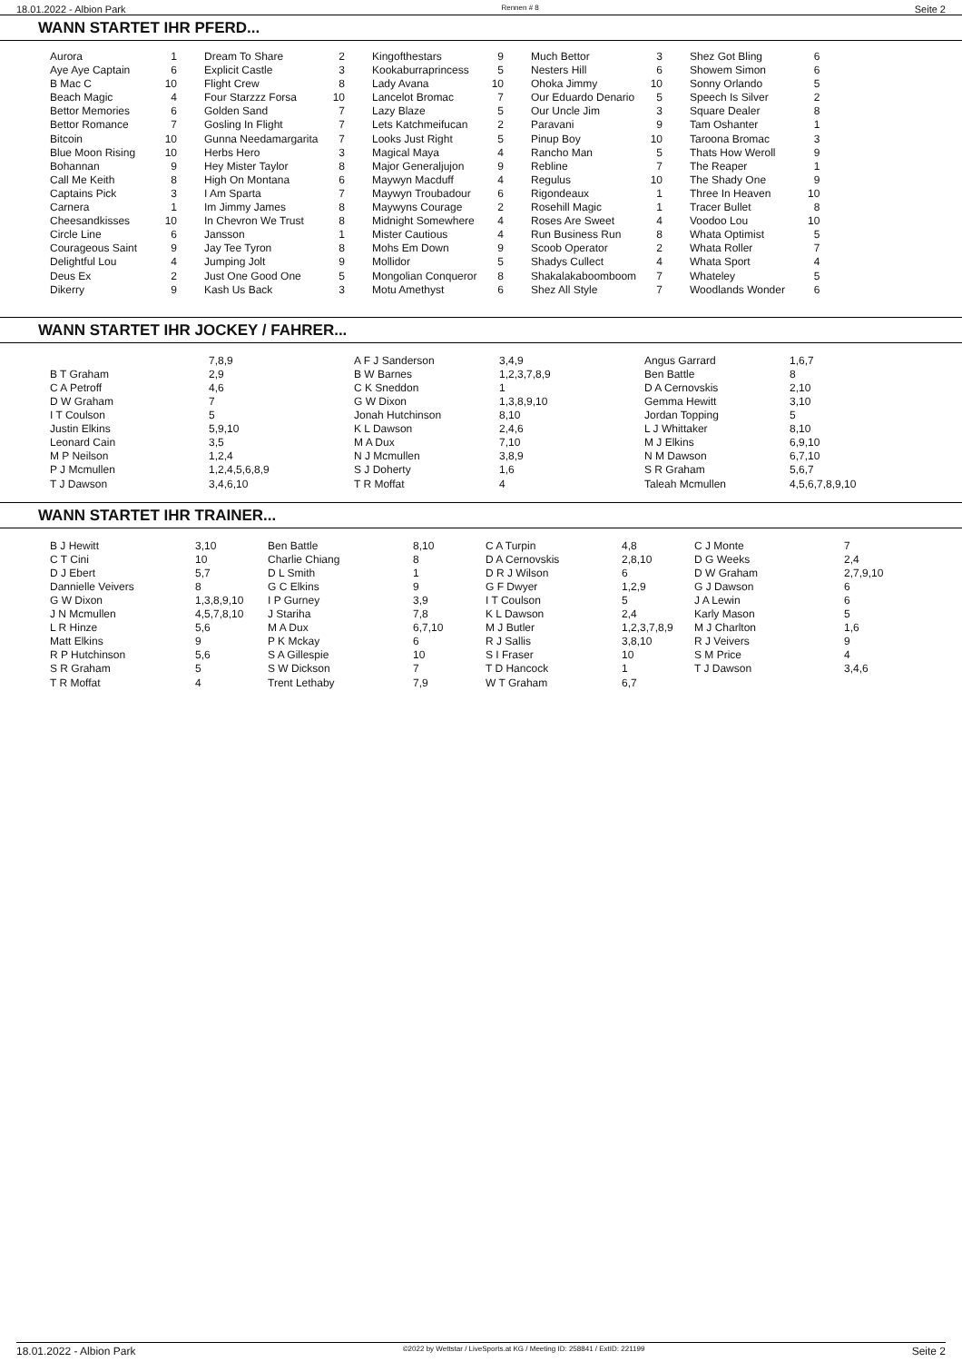18.01.2022 - Albion Park Rennen # 8 Seite 2
WANN STARTET IHR PFERD...
| Aurora | 1 | Dream To Share | 2 | Kingofthestars | 9 | Much Bettor | 3 | Shez Got Bling | 6 |
| Aye Aye Captain | 6 | Explicit Castle | 3 | Kookaburraprincess | 5 | Nesters Hill | 6 | Showem Simon | 6 |
| B Mac C | 10 | Flight Crew | 8 | Lady Avana | 10 | Ohoka Jimmy | 10 | Sonny Orlando | 5 |
| Beach Magic | 4 | Four Starzzz Forsa | 10 | Lancelot Bromac | 7 | Our Eduardo Denario | 5 | Speech Is Silver | 2 |
| Bettor Memories | 6 | Golden Sand | 7 | Lazy Blaze | 5 | Our Uncle Jim | 3 | Square Dealer | 8 |
| Bettor Romance | 7 | Gosling In Flight | 7 | Lets Katchmeifucan | 2 | Paravani | 9 | Tam Oshanter | 1 |
| Bitcoin | 10 | Gunna Needamargarita | 7 | Looks Just Right | 5 | Pinup Boy | 10 | Taroona Bromac | 3 |
| Blue Moon Rising | 10 | Herbs Hero | 3 | Magical Maya | 4 | Rancho Man | 5 | Thats How Weroll | 9 |
| Bohannan | 9 | Hey Mister Taylor | 8 | Major Generaljujon | 9 | Rebline | 7 | The Reaper | 1 |
| Call Me Keith | 8 | High On Montana | 6 | Maywyn Macduff | 4 | Regulus | 10 | The Shady One | 9 |
| Captains Pick | 3 | I Am Sparta | 7 | Maywyn Troubadour | 6 | Rigondeaux | 1 | Three In Heaven | 10 |
| Carnera | 1 | Im Jimmy James | 8 | Maywyns Courage | 2 | Rosehill Magic | 1 | Tracer Bullet | 8 |
| Cheesandkisses | 10 | In Chevron We Trust | 8 | Midnight Somewhere | 4 | Roses Are Sweet | 4 | Voodoo Lou | 10 |
| Circle Line | 6 | Jansson | 1 | Mister Cautious | 4 | Run Business Run | 8 | Whata Optimist | 5 |
| Courageous Saint | 9 | Jay Tee Tyron | 8 | Mohs Em Down | 9 | Scoob Operator | 2 | Whata Roller | 7 |
| Delightful Lou | 4 | Jumping Jolt | 9 | Mollidor | 5 | Shadys Cullect | 4 | Whata Sport | 4 |
| Deus Ex | 2 | Just One Good One | 5 | Mongolian Conqueror | 8 | Shakalakaboomboom | 7 | Whateley | 5 |
| Dikerry | 9 | Kash Us Back | 3 | Motu Amethyst | 6 | Shez All Style | 7 | Woodlands Wonder | 6 |
WANN STARTET IHR JOCKEY / FAHRER...
| | 7,8,9 | A F J Sanderson | 3,4,9 | Angus Garrard | 1,6,7 |
| B T Graham | 2,9 | B W Barnes | 1,2,3,7,8,9 | Ben Battle | 8 |
| C A Petroff | 4,6 | C K Sneddon | 1 | D A Cernovskis | 2,10 |
| D W Graham | 7 | G W Dixon | 1,3,8,9,10 | Gemma Hewitt | 3,10 |
| I T Coulson | 5 | Jonah Hutchinson | 8,10 | Jordan Topping | 5 |
| Justin Elkins | 5,9,10 | K L Dawson | 2,4,6 | L J Whittaker | 8,10 |
| Leonard Cain | 3,5 | M A Dux | 7,10 | M J Elkins | 6,9,10 |
| M P Neilson | 1,2,4 | N J Mcmullen | 3,8,9 | N M Dawson | 6,7,10 |
| P J Mcmullen | 1,2,4,5,6,8,9 | S J Doherty | 1,6 | S R Graham | 5,6,7 |
| T J Dawson | 3,4,6,10 | T R Moffat | 4 | Taleah Mcmullen | 4,5,6,7,8,9,10 |
WANN STARTET IHR TRAINER...
| B J Hewitt | 3,10 | Ben Battle | 8,10 | C A Turpin | 4,8 | C J Monte | 7 |
| C T Cini | 10 | Charlie Chiang | 8 | D A Cernovskis | 2,8,10 | D G Weeks | 2,4 |
| D J Ebert | 5,7 | D L Smith | 1 | D R J Wilson | 6 | D W Graham | 2,7,9,10 |
| Dannielle Veivers | 8 | G C Elkins | 9 | G F Dwyer | 1,2,9 | G J Dawson | 6 |
| G W Dixon | 1,3,8,9,10 | I P Gurney | 3,9 | I T Coulson | 5 | J A Lewin | 6 |
| J N Mcmullen | 4,5,7,8,10 | J Stariha | 7,8 | K L Dawson | 2,4 | Karly Mason | 5 |
| L R Hinze | 5,6 | M A Dux | 6,7,10 | M J Butler | 1,2,3,7,8,9 | M J Charlton | 1,6 |
| Matt Elkins | 9 | P K Mckay | 6 | R J Sallis | 3,8,10 | R J Veivers | 9 |
| R P Hutchinson | 5,6 | S A Gillespie | 10 | S I Fraser | 10 | S M Price | 4 |
| S R Graham | 5 | S W Dickson | 7 | T D Hancock | 1 | T J Dawson | 3,4,6 |
| T R Moffat | 4 | Trent Lethaby | 7,9 | W T Graham | 6,7 | | |
18.01.2022 - Albion Park ©2022 by Wettstar / LiveSports.at KG / Meeting ID: 258841 / ExtID: 221199 Seite 2